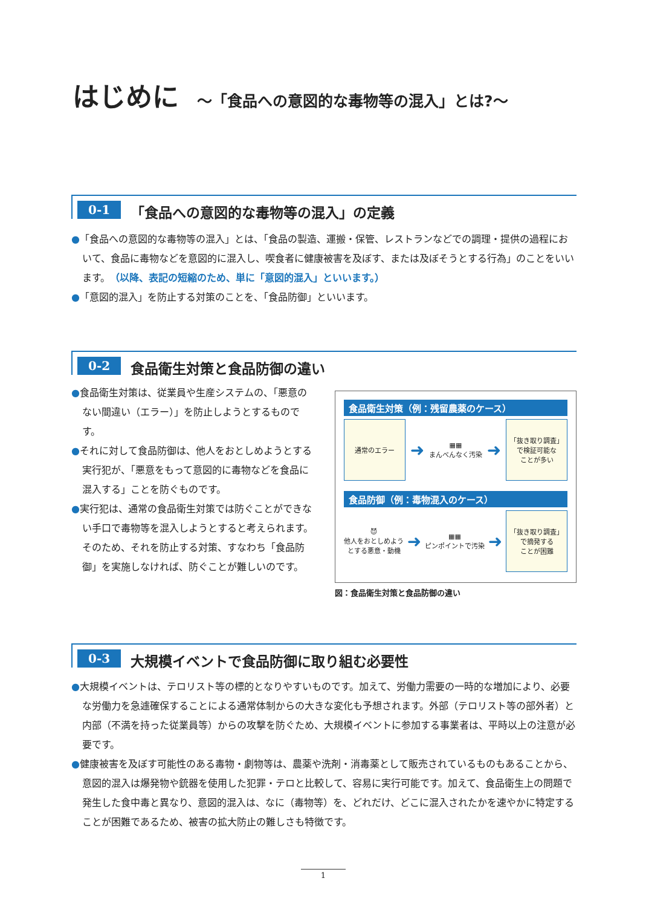はじめに ～「食品への意図的な毒物等の混入」とは?～
0-1 「食品への意図的な毒物等の混入」の定義
●「食品への意図的な毒物等の混入」とは、「食品の製造、運搬・保管、レストランなどでの調理・提供の過程において、食品に毒物などを意図的に混入し、喫食者に健康被害を及ぼす、または及ぼそうとする行為」のことをいいます。（以降、表記の短縮のため、単に「意図的混入」といいます。）
●「意図的混入」を防止する対策のことを、「食品防御」といいます。
0-2 食品衛生対策と食品防御の違い
●食品衛生対策は、従業員や生産システムの、「悪意のない間違い（エラー）」を防止しようとするものです。
●それに対して食品防御は、他人をおとしめようとする実行犯が、「悪意をもって意図的に毒物などを食品に混入する」ことを防ぐものです。
●実行犯は、通常の食品衛生対策では防ぐことができない手口で毒物等を混入しようとすると考えられます。そのため、それを防止する対策、すなわち「食品防御」を実施しなければ、防ぐことが難しいのです。
食品衛生対策（例：残留農薬のケース）
通常のエラー
➜
▦▦
まんべんなく汚染
➜
「抜き取り調査」
で検証可能な
ことが多い
食品防御（例：毒物混入のケース）
😈
他人をおとしめよう
とする悪意・動機
➜
▦▦
ピンポイントで汚染
➜
「抜き取り調査」
で摘発する
ことが困難
図：食品衛生対策と食品防御の違い
0-3 大規模イベントで食品防御に取り組む必要性
●大規模イベントは、テロリスト等の標的となりやすいものです。加えて、労働力需要の一時的な増加により、必要な労働力を急遽確保することによる通常体制からの大きな変化も予想されます。外部（テロリスト等の部外者）と内部（不満を持った従業員等）からの攻撃を防ぐため、大規模イベントに参加する事業者は、平時以上の注意が必要です。
●健康被害を及ぼす可能性のある毒物・劇物等は、農薬や洗剤・消毒薬として販売されているものもあることから、意図的混入は爆発物や銃器を使用した犯罪・テロと比較して、容易に実行可能です。加えて、食品衛生上の問題で発生した食中毒と異なり、意図的混入は、なに（毒物等）を、どれだけ、どこに混入されたかを速やかに特定することが困難であるため、被害の拡大防止の難しさも特徴です。
1